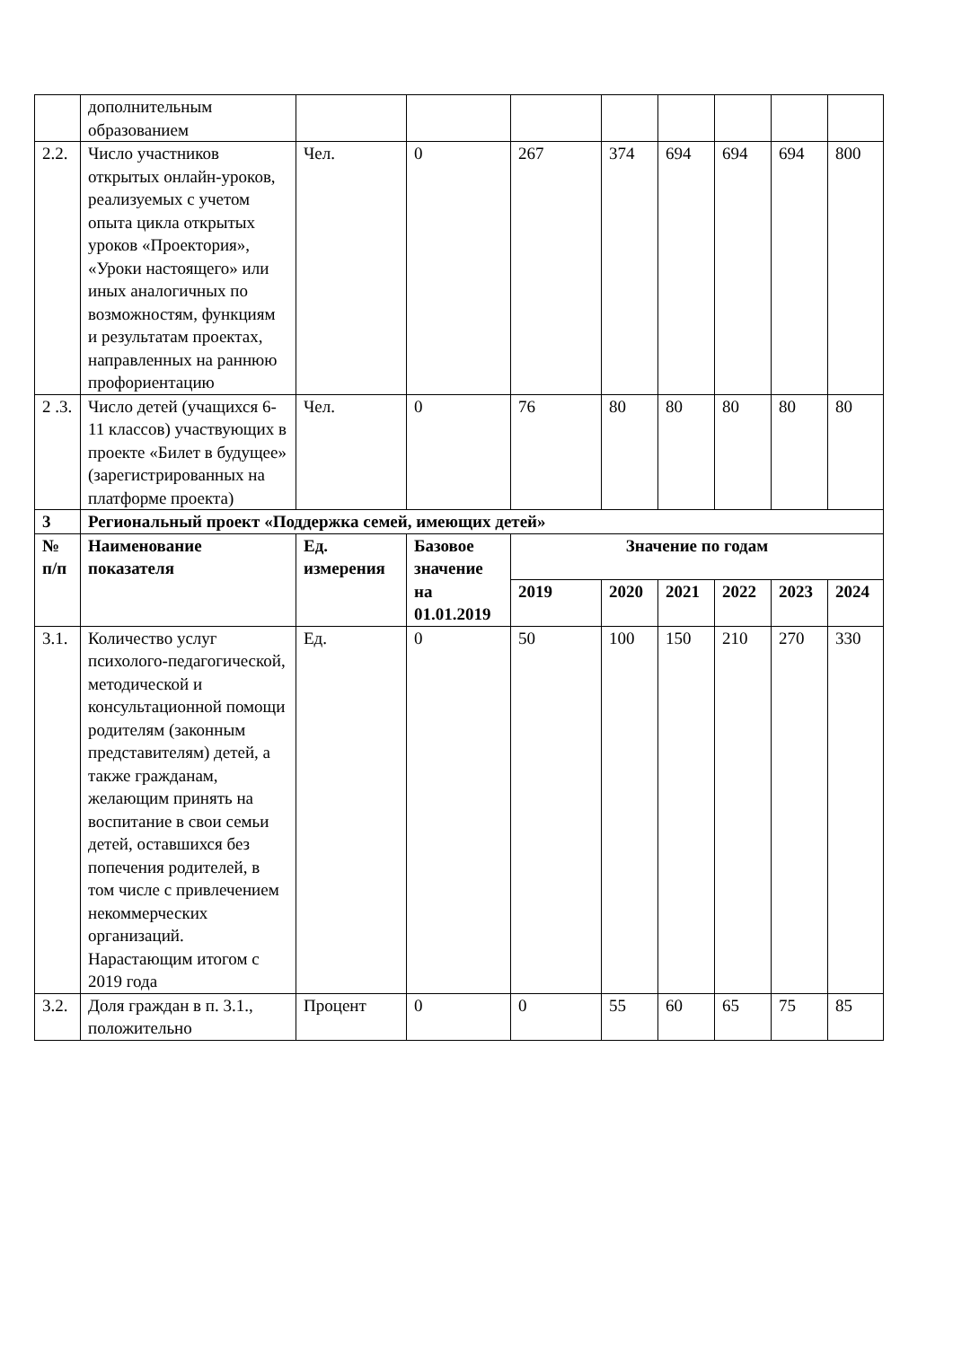| | дополнительным образованием | | | | | | | | |
| 2.2. | Число участников открытых онлайн-уроков, реализуемых с учетом опыта цикла открытых уроков «Проектория», «Уроки настоящего» или иных аналогичных по возможностям, функциям и результатам проектах, направленных на раннюю профориентацию | Чел. | 0 | 267 | 374 | 694 | 694 | 694 | 800 |
| 2 .3. | Число детей (учащихся 6-11 классов) участвующих в проекте «Билет в будущее» (зарегистрированных на платформе проекта) | Чел. | 0 | 76 | 80 | 80 | 80 | 80 | 80 |
| 3 | Региональный проект «Поддержка семей, имеющих детей» | | | | | | | | |
| № п/п | Наименование показателя | Ед. измерения | Базовое значение на 01.01.2019 | Значение по годам | | | | | |
| | | | | 2019 | 2020 | 2021 | 2022 | 2023 | 2024 |
| 3.1. | Количество услуг психолого-педагогической, методической и консультационной помощи родителям (законным представителям) детей, а также гражданам, желающим принять на воспитание в свои семьи детей, оставшихся без попечения родителей, в том числе с привлечением некоммерческих организаций. Нарастающим итогом с 2019 года | Ед. | 0 | 50 | 100 | 150 | 210 | 270 | 330 |
| 3.2. | Доля граждан в п. 3.1., положительно | Процент | 0 | 0 | 55 | 60 | 65 | 75 | 85 |